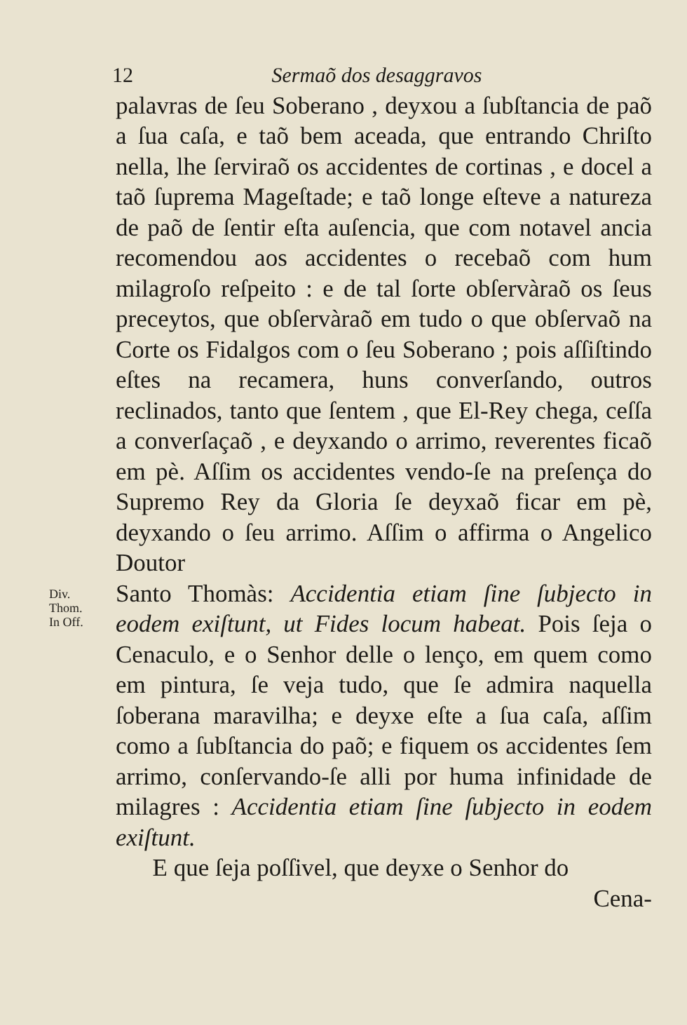12 Sermaõ dos desaggravos
palavras de ſeu Soberano , deyxou a ſubſtancia de paõ a ſua caſa, e taõ bem aceada, que entrando Chriſto nella, lhe ſerviraõ os accidentes de cortinas , e docel a taõ ſuprema Mageſtade; e taõ longe eſteve a natureza de paõ de ſentir eſta auſencia, que com notavel ancia recomendou aos accidentes o recebaõ com hum milagroſo reſpeito : e de tal ſorte obſervàraõ os ſeus preceytos, que obſervàraõ em tudo o que obſervaõ na Corte os Fidalgos com o ſeu Soberano ; pois aſſiſtindo eſtes na recamera, huns converſando, outros reclinados, tanto que ſentem , que El-Rey chega, ceſſa a converſaçaõ , e deyxando o arrimo, reverentes ficaõ em pè. Aſſim os accidentes vendo-ſe na preſença do Supremo Rey da Gloria ſe deyxaõ ficar em pè, deyxando o ſeu arrimo. Aſſim o affirma o Angelico Doutor
Div.
Thom.
In Off.
Santo Thomàs: Accidentia etiam ſine ſubjecto in eodem exiſtunt, ut Fides locum habeat. Pois ſeja o Cenaculo, e o Senhor delle o lenço, em quem como em pintura, ſe veja tudo, que ſe admira naquella ſoberana maravilha; e deyxe eſte a ſua caſa, aſſim como a ſubſtancia do paõ; e fiquem os accidentes ſem arrimo, conſervando-ſe alli por huma infinidade de milagres : Accidentia etiam ſine ſubjecto in eodem exiſtunt.
E que ſeja poſſivel, que deyxe o Senhor do
Cena-